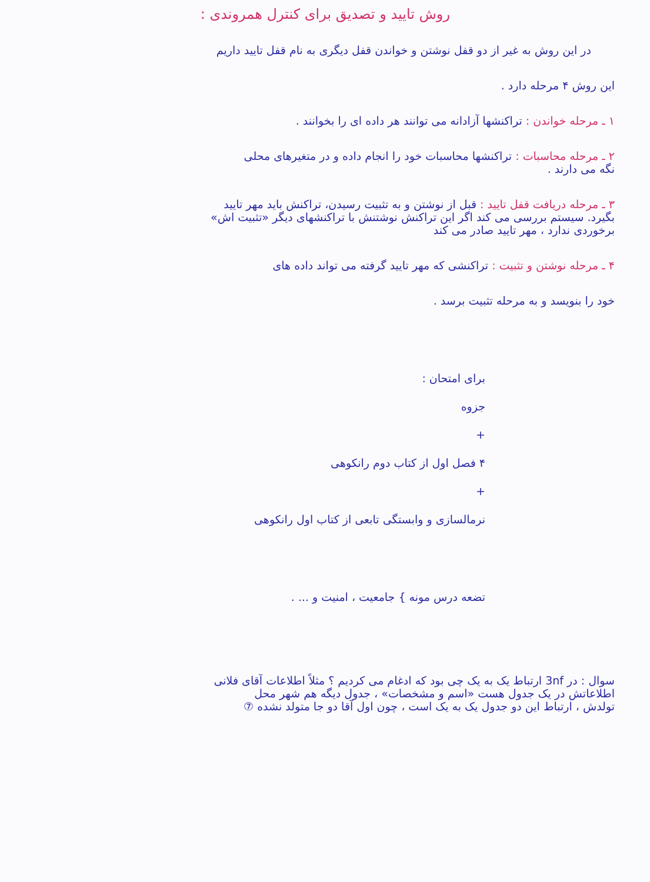روش تایید و تصدیق برای کنترل همروندی :
در این روش به غیر از دو قفل نوشتن و خواندن قفل دیگری به نام قفل تایید داریم
این روش ۴ مرحله دارد .
۱ ـ مرحله خواندن : تراکنشها آزادانه می توانند هر داده ای را بخوانند .
۲ ـ مرحله محاسبات : تراکنشها محاسبات خود را انجام داده و در متغیرهای محلی
نگه می دارند .
۳ ـ مرحله دریافت قفل تایید : قبل از نوشتن و به تثبیت رسیدن، تراکنش باید مهر تایید
بگیرد. سیستم بررسی می کند اگر این تراکنش نوشتنش با تراکنشهای دیگر «تثبیت اش»
برخوردی ندارد ، مهر تایید صادر می کند
۴ ـ مرحله نوشتن و تثبیت : تراکنشی که مهر تایید گرفته می تواند داده های
خود را بنویسد و به مرحله تثبیت برسد .
برای امتحان :
جزوه
+
۴ فصل اول از کتاب دوم رانکوهی
+
نرمالسازی و وابستگی تابعی از کتاب اول رانکوهی
تضعه درس مونه } جامعیت ، امنیت و ... .
سوال : در 3nf ارتباط یک به یک چی بود که ادغام می کردیم ؟ مثلاً اطلاعات آقای فلانی
اطلاعاتش در یک جدول هست «اسم و مشخصات» ، جدول دیگه هم شهر محل
تولدش ، ارتباط این دو جدول یک به یک است ، چون اول آقا دو جا متولد نشده ⑦